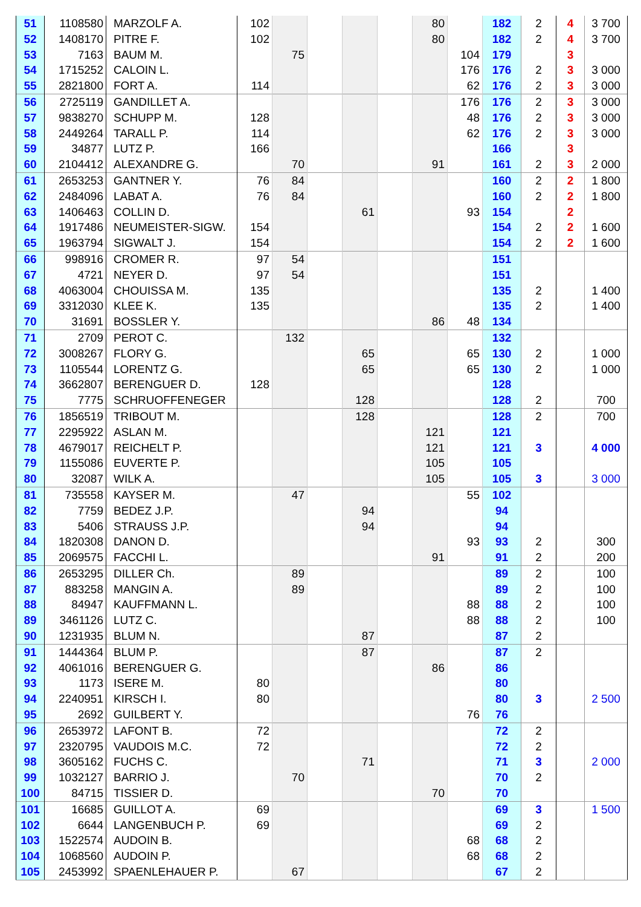| 51 | 1108580 | MARZOLF A. | 102 | | | | | 80 | | 182 | 2 | 4 | 3 700 |
| 52 | 1408170 | PITRE F. | 102 | | | | | 80 | | 182 | 2 | 4 | 3 700 |
| 53 | 7163 | BAUM M. | | 75 | | | | | 104 | 179 | | 3 | |
| 54 | 1715252 | CALOIN L. | | | | | | | 176 | 176 | 2 | 3 | 3 000 |
| 55 | 2821800 | FORT A. | 114 | | | | | | 62 | 176 | 2 | 3 | 3 000 |
| 56 | 2725119 | GANDILLET A. | | | | | | | 176 | 176 | 2 | 3 | 3 000 |
| 57 | 9838270 | SCHUPP M. | 128 | | | | | | 48 | 176 | 2 | 3 | 3 000 |
| 58 | 2449264 | TARALL P. | 114 | | | | | | 62 | 176 | 2 | 3 | 3 000 |
| 59 | 34877 | LUTZ P. | 166 | | | | | | | 166 | | 3 | |
| 60 | 2104412 | ALEXANDRE G. | | 70 | | | | 91 | | 161 | 2 | 3 | 2 000 |
| 61 | 2653253 | GANTNER Y. | 76 | 84 | | | | | | 160 | 2 | 2 | 1 800 |
| 62 | 2484096 | LABAT A. | 76 | 84 | | | | | | 160 | 2 | 2 | 1 800 |
| 63 | 1406463 | COLLIN D. | | | | 61 | | | 93 | 154 | | 2 | |
| 64 | 1917486 | NEUMEISTER-SIGW. | 154 | | | | | | | 154 | 2 | 2 | 1 600 |
| 65 | 1963794 | SIGWALT J. | 154 | | | | | | | 154 | 2 | 2 | 1 600 |
| 66 | 998916 | CROMER R. | 97 | 54 | | | | | | 151 | | | |
| 67 | 4721 | NEYER D. | 97 | 54 | | | | | | 151 | | | |
| 68 | 4063004 | CHOUISSA M. | 135 | | | | | | | 135 | 2 | | 1 400 |
| 69 | 3312030 | KLEE K. | 135 | | | | | | | 135 | 2 | | 1 400 |
| 70 | 31691 | BOSSLER Y. | | | | | | 86 | 48 | 134 | | | |
| 71 | 2709 | PEROT C. | | 132 | | | | | | 132 | | | |
| 72 | 3008267 | FLORY G. | | | | 65 | | | 65 | 130 | 2 | | 1 000 |
| 73 | 1105544 | LORENTZ G. | | | | 65 | | | 65 | 130 | 2 | | 1 000 |
| 74 | 3662807 | BERENGUER D. | 128 | | | | | | | 128 | | | |
| 75 | 7775 | SCHRUOFFENEGER | | | | 128 | | | | 128 | 2 | | 700 |
| 76 | 1856519 | TRIBOUT M. | | | | 128 | | | | 128 | 2 | | 700 |
| 77 | 2295922 | ASLAN M. | | | | | | 121 | | 121 | | | |
| 78 | 4679017 | REICHELT P. | | | | | | 121 | | 121 | 3 | | 4 000 |
| 79 | 1155086 | EUVERTE P. | | | | | | 105 | | 105 | | | |
| 80 | 32087 | WILK A. | | | | | | 105 | | 105 | 3 | | 3 000 |
| 81 | 735558 | KAYSER M. | | 47 | | | | | 55 | 102 | | | |
| 82 | 7759 | BEDEZ J.P. | | | | 94 | | | | 94 | | | |
| 83 | 5406 | STRAUSS J.P. | | | | 94 | | | | 94 | | | |
| 84 | 1820308 | DANON D. | | | | | | | 93 | 93 | 2 | | 300 |
| 85 | 2069575 | FACCHI L. | | | | | | 91 | | 91 | 2 | | 200 |
| 86 | 2653295 | DILLER Ch. | | 89 | | | | | | 89 | 2 | | 100 |
| 87 | 883258 | MANGIN A. | | 89 | | | | | | 89 | 2 | | 100 |
| 88 | 84947 | KAUFFMANN L. | | | | | | | 88 | 88 | 2 | | 100 |
| 89 | 3461126 | LUTZ C. | | | | | | | 88 | 88 | 2 | | 100 |
| 90 | 1231935 | BLUM N. | | | | 87 | | | | 87 | 2 | | |
| 91 | 1444364 | BLUM P. | | | | 87 | | | | 87 | 2 | | |
| 92 | 4061016 | BERENGUER G. | | | | | | 86 | | 86 | | | |
| 93 | 1173 | ISERE M. | 80 | | | | | | | 80 | | | |
| 94 | 2240951 | KIRSCH I. | 80 | | | | | | | 80 | 3 | | 2 500 |
| 95 | 2692 | GUILBERT Y. | | | | | | | 76 | 76 | | | |
| 96 | 2653972 | LAFONT B. | 72 | | | | | | | 72 | 2 | | |
| 97 | 2320795 | VAUDOIS M.C. | 72 | | | | | | | 72 | 2 | | |
| 98 | 3605162 | FUCHS C. | | | | 71 | | | | 71 | 3 | | 2 000 |
| 99 | 1032127 | BARRIO J. | | 70 | | | | | | 70 | 2 | | |
| 100 | 84715 | TISSIER D. | | | | | | 70 | | 70 | | | |
| 101 | 16685 | GUILLOT A. | 69 | | | | | | | 69 | 3 | | 1 500 |
| 102 | 6644 | LANGENBUCH P. | 69 | | | | | | | 69 | 2 | | |
| 103 | 1522574 | AUDOIN B. | | | | | | | 68 | 68 | 2 | | |
| 104 | 1068560 | AUDOIN P. | | | | | | | 68 | 68 | 2 | | |
| 105 | 2453992 | SPAENLEHAUER P. | | 67 | | | | | | 67 | 2 | | |